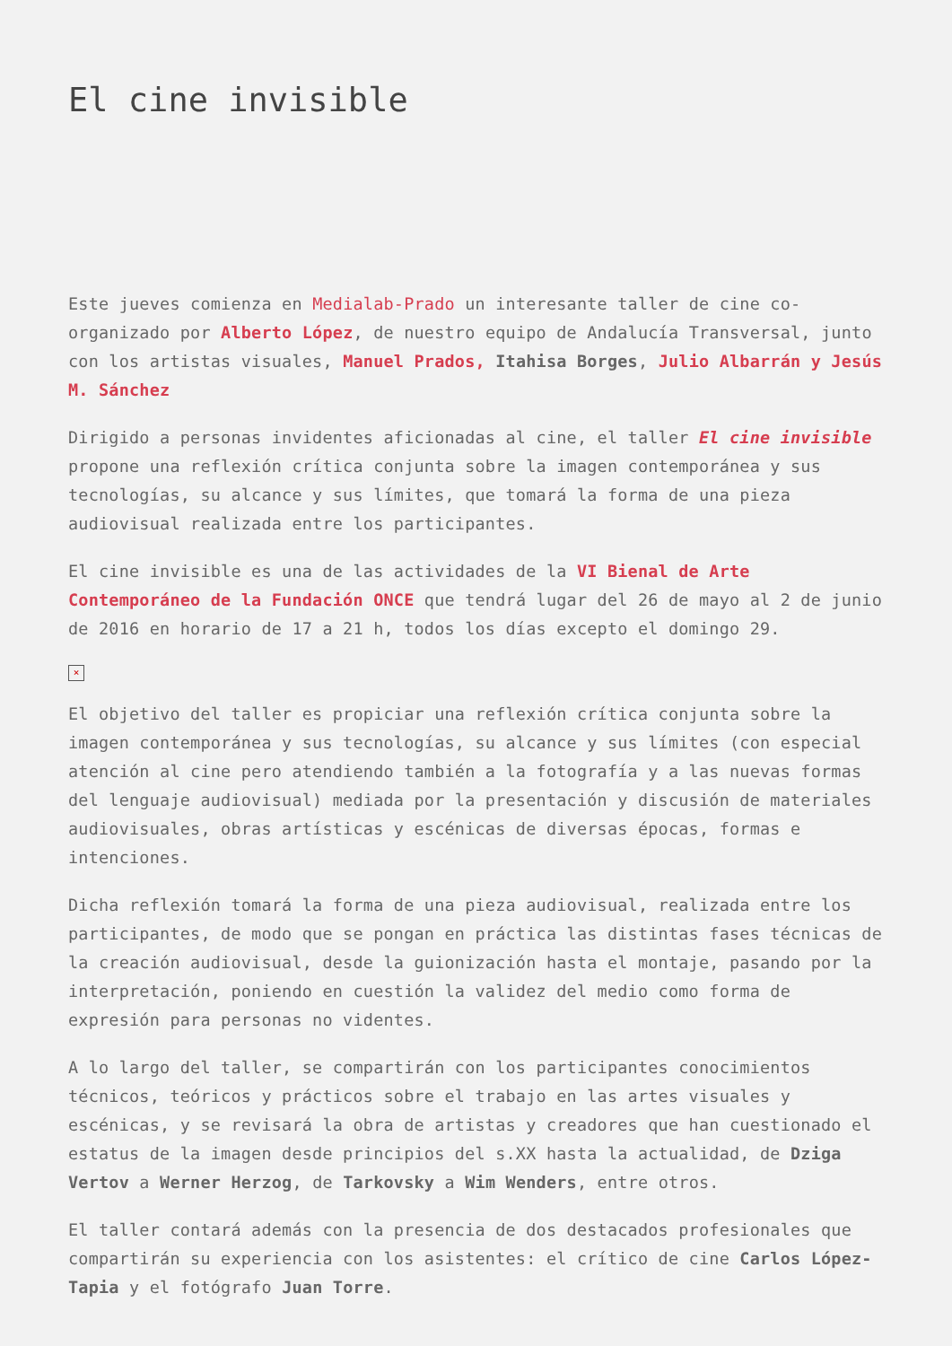El cine invisible
Este jueves comienza en Medialab-Prado un interesante taller de cine co-organizado por Alberto López, de nuestro equipo de Andalucía Transversal, junto con los artistas visuales, Manuel Prados, Itahisa Borges, Julio Albarrán y Jesús M. Sánchez
Dirigido a personas invidentes aficionadas al cine, el taller El cine invisible propone una reflexión crítica conjunta sobre la imagen contemporánea y sus tecnologías, su alcance y sus límites, que tomará la forma de una pieza audiovisual realizada entre los participantes.
El cine invisible es una de las actividades de la VI Bienal de Arte Contemporáneo de la Fundación ONCE que tendrá lugar del 26 de mayo al 2 de junio de 2016 en horario de 17 a 21 h, todos los días excepto el domingo 29.
×
El objetivo del taller es propiciar una reflexión crítica conjunta sobre la imagen contemporánea y sus tecnologías, su alcance y sus límites (con especial atención al cine pero atendiendo también a la fotografía y a las nuevas formas del lenguaje audiovisual) mediada por la presentación y discusión de materiales audiovisuales, obras artísticas y escénicas de diversas épocas, formas e intenciones.
Dicha reflexión tomará la forma de una pieza audiovisual, realizada entre los participantes, de modo que se pongan en práctica las distintas fases técnicas de la creación audiovisual, desde la guionización hasta el montaje, pasando por la interpretación, poniendo en cuestión la validez del medio como forma de expresión para personas no videntes.
A lo largo del taller, se compartirán con los participantes conocimientos técnicos, teóricos y prácticos sobre el trabajo en las artes visuales y escénicas, y se revisará la obra de artistas y creadores que han cuestionado el estatus de la imagen desde principios del s.XX hasta la actualidad, de Dziga Vertov a Werner Herzog, de Tarkovsky a Wim Wenders, entre otros.
El taller contará además con la presencia de dos destacados profesionales que compartirán su experiencia con los asistentes: el crítico de cine Carlos López-Tapia y el fotógrafo Juan Torre.